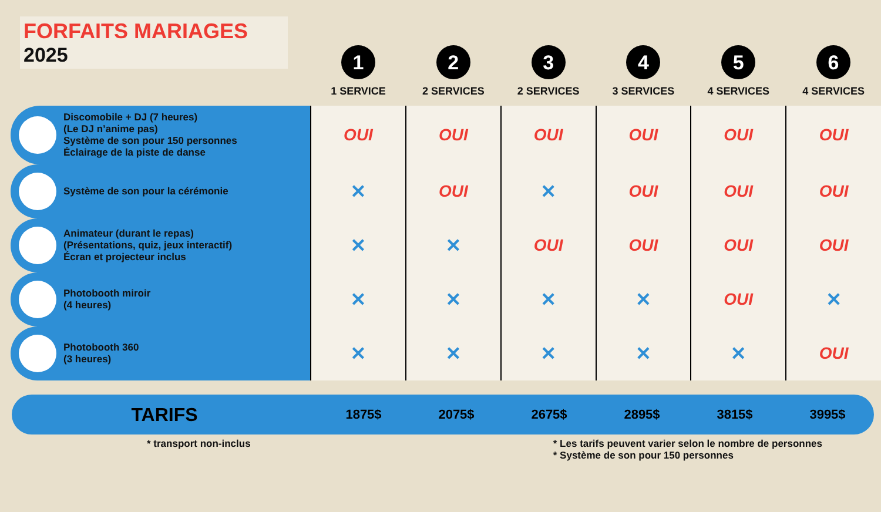FORFAITS MARIAGES
2025
| | 1 1 SERVICE | 2 2 SERVICES | 3 2 SERVICES | 4 3 SERVICES | 5 4 SERVICES | 6 4 SERVICES |
| --- | --- | --- | --- | --- | --- | --- |
| Discomobile + DJ (7 heures) (Le DJ n’anime pas) Système de son pour 150 personnes Éclairage de la piste de danse | OUI | OUI | OUI | OUI | OUI | OUI |
| Système de son pour la cérémonie | ✕ | OUI | ✕ | OUI | OUI | OUI |
| Animateur (durant le repas) (Présentations, quiz, jeux interactif) Écran et projecteur inclus | ✕ | ✕ | OUI | OUI | OUI | OUI |
| Photobooth miroir (4 heures) | ✕ | ✕ | ✕ | ✕ | OUI | ✕ |
| Photobooth 360 (3 heures) | ✕ | ✕ | ✕ | ✕ | ✕ | OUI |
TARIFS
1875$ 2075$ 2675$ 2895$ 3815$ 3995$
* transport non-inclus * Les tarifs peuvent varier selon le nombre de personnes
* Système de son pour 150 personnes